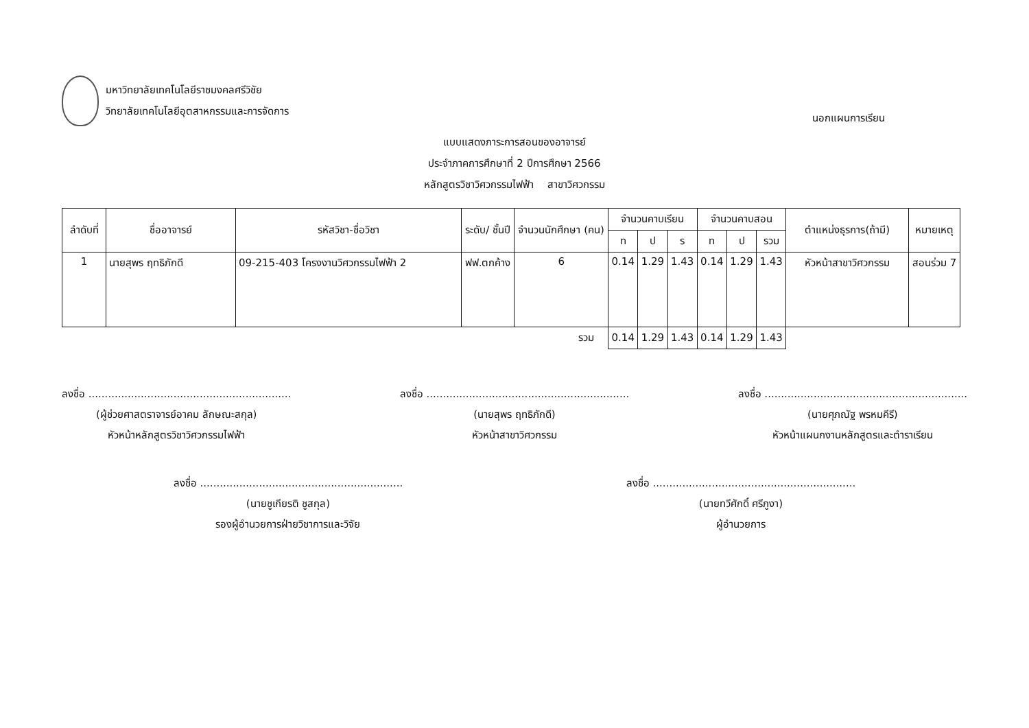มหาวิทยาลัยเทคโนโลยีราชมงคลศรีวิชัย
วิทยาลัยเทคโนโลยีอุตสาหกรรมและการจัดการ
นอกแผนการเรียน
แบบแสดงภาระการสอนของอาจารย์
ประจำภาคการศึกษาที่ 2 ปีการศึกษา 2566
หลักสูตรวิชาวิศวกรรมไฟฟ้า สาขาวิศวกรรม
| ลำดับที่ | ชื่ออาจารย์ | รหัสวิชา-ชื่อวิชา | ระดับ/ ชั้นปี | จำนวนนักศึกษา (คน) | จำนวนคาบเรียน | | | จำนวนคาบสอน | | | ตำแหน่งธุรการ(ถ้ามี) | หมายเหตุ |
| --- | --- | --- | --- | --- | --- | --- | --- | --- | --- | --- | --- | --- |
| | | | | | ท | ป | ร | ท | ป | รวม | | |
| 1 | นายสุพร ฤทธิภักดี | 09-215-403 โครงงานวิศวกรรมไฟฟ้า 2 | ฟฟ.ตกค้าง | 6 | 0.14 | 1.29 | 1.43 | 0.14 | 1.29 | 1.43 | หัวหน้าสาขาวิศวกรรม | สอนร่วม 7 |
| รวม | | | | | 0.14 | 1.29 | 1.43 | 0.14 | 1.29 | 1.43 | | |
ลงชื่อ ..............................................................
(ผู้ช่วยศาสตราจารย์อาคม ลักษณะสกุล)
หัวหน้าหลักสูตรวิชาวิศวกรรมไฟฟ้า
ลงชื่อ ..............................................................
(นายสุพร ฤทธิภักดี)
หัวหน้าสาขาวิศวกรรม
ลงชื่อ ..............................................................
(นายศุภณัฐ พรหมคีรี)
หัวหน้าแผนกงานหลักสูตรและตำราเรียน
ลงชื่อ ..............................................................
(นายชูเกียรติ ชูสกุล)
รองผู้อำนวยการฝ่ายวิชาการและวิจัย
ลงชื่อ ..............................................................
(นายทวีศักดิ์ ศรีภูงา)
ผู้อำนวยการ